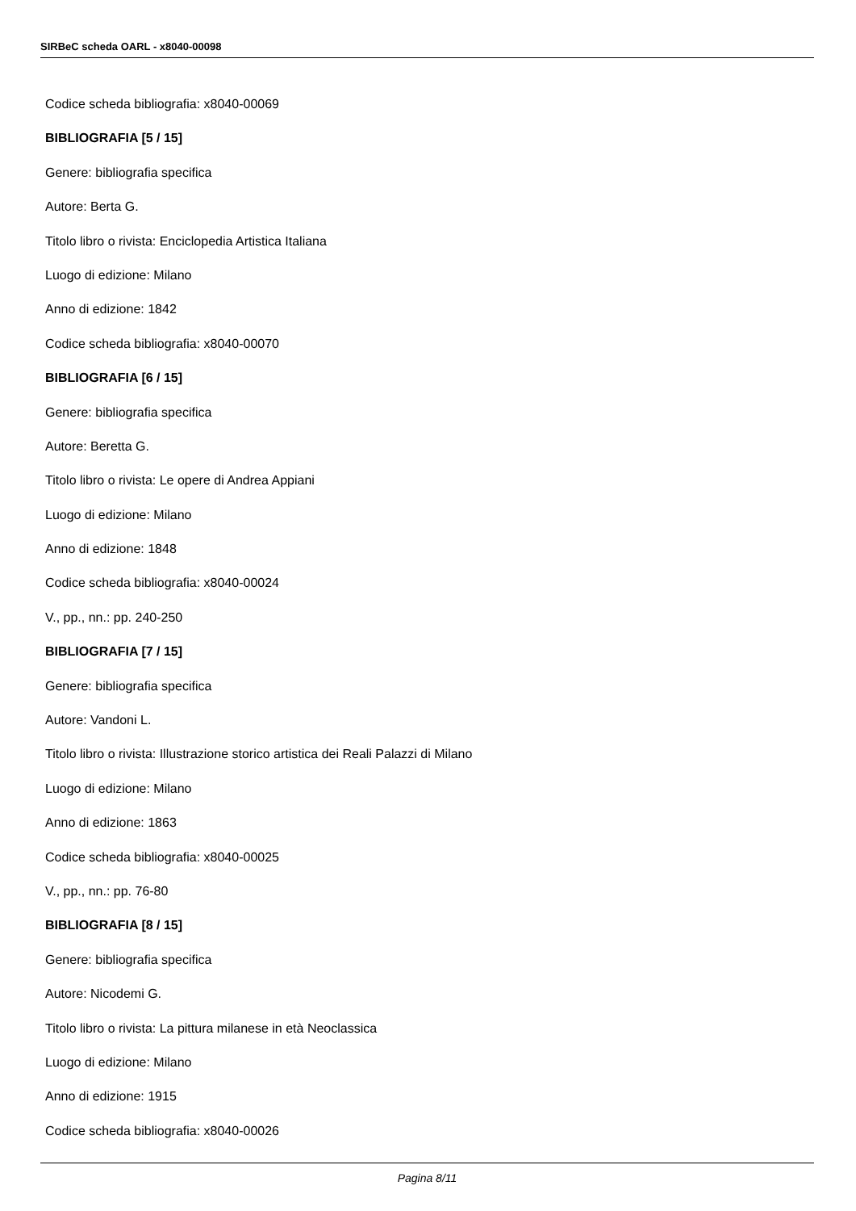SIRBeC scheda OARL - x8040-00098
Codice scheda bibliografia: x8040-00069
BIBLIOGRAFIA [5 / 15]
Genere: bibliografia specifica
Autore: Berta G.
Titolo libro o rivista: Enciclopedia Artistica Italiana
Luogo di edizione: Milano
Anno di edizione: 1842
Codice scheda bibliografia: x8040-00070
BIBLIOGRAFIA [6 / 15]
Genere: bibliografia specifica
Autore: Beretta G.
Titolo libro o rivista: Le opere di Andrea Appiani
Luogo di edizione: Milano
Anno di edizione: 1848
Codice scheda bibliografia: x8040-00024
V., pp., nn.: pp. 240-250
BIBLIOGRAFIA [7 / 15]
Genere: bibliografia specifica
Autore: Vandoni L.
Titolo libro o rivista: Illustrazione storico artistica dei Reali Palazzi di Milano
Luogo di edizione: Milano
Anno di edizione: 1863
Codice scheda bibliografia: x8040-00025
V., pp., nn.: pp. 76-80
BIBLIOGRAFIA [8 / 15]
Genere: bibliografia specifica
Autore: Nicodemi G.
Titolo libro o rivista: La pittura milanese in età Neoclassica
Luogo di edizione: Milano
Anno di edizione: 1915
Codice scheda bibliografia: x8040-00026
Pagina 8/11